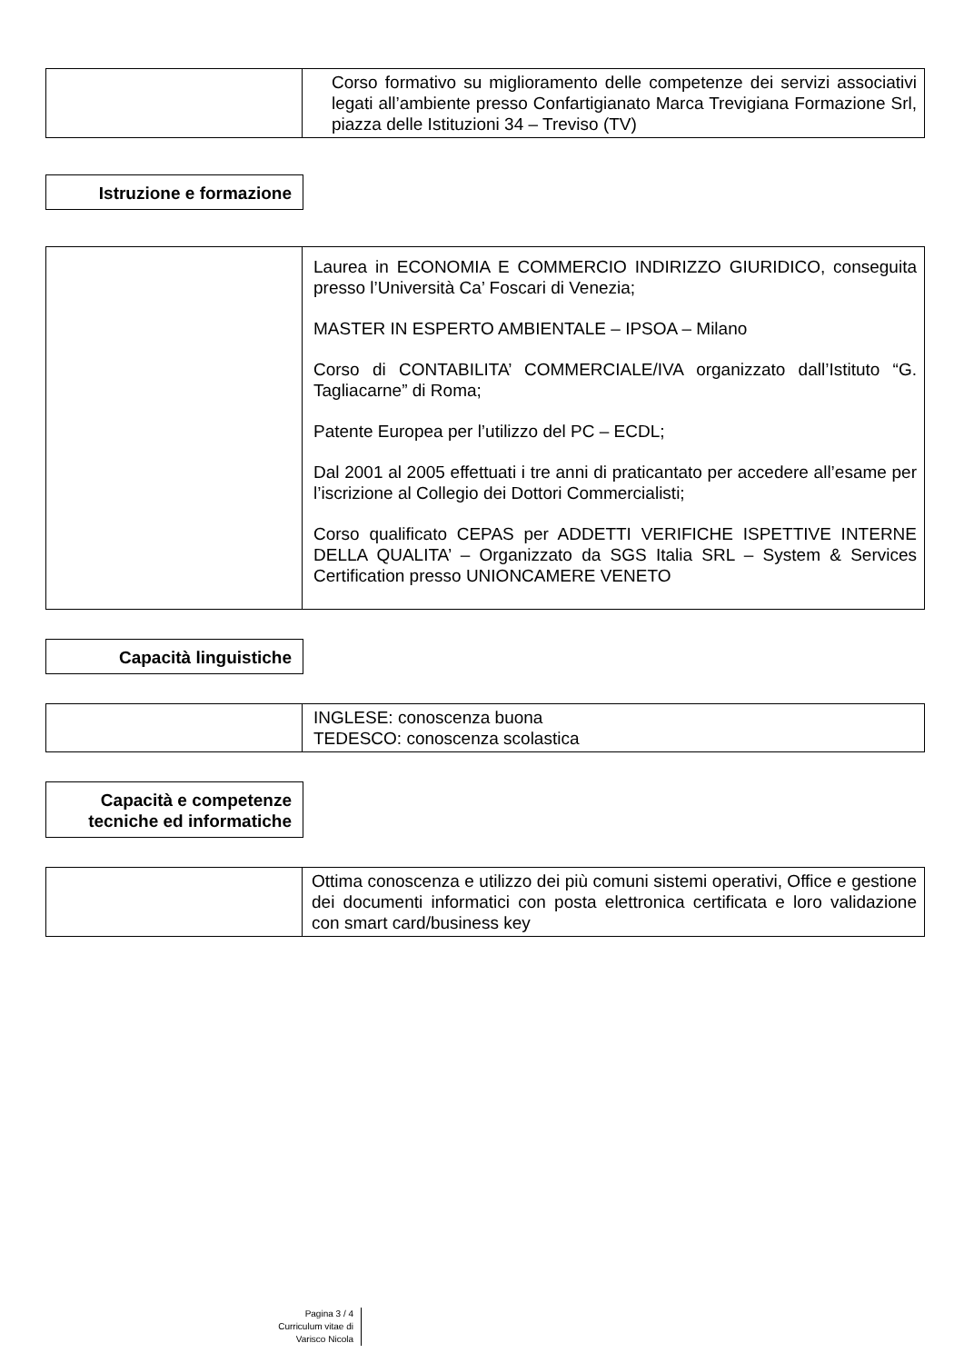| | Corso formativo su miglioramento delle competenze dei servizi associativi legati all’ambiente presso Confartigianato Marca Trevigiana Formazione Srl, piazza delle Istituzioni 34 – Treviso (TV) |
Istruzione e formazione
| | Laurea in ECONOMIA E COMMERCIO INDIRIZZO GIURIDICO, conseguita presso l’Università Ca’ Foscari di Venezia; MASTER IN ESPERTO AMBIENTALE – IPSOA – Milano Corso di CONTABILITA’ COMMERCIALE/IVA organizzato dall’Istituto “G. Tagliacarne” di Roma; Patente Europea per l’utilizzo del PC – ECDL; Dal 2001 al 2005 effettuati i tre anni di praticantato per accedere all’esame per l’iscrizione al Collegio dei Dottori Commercialisti; Corso qualificato CEPAS per ADDETTI VERIFICHE ISPETTIVE INTERNE DELLA QUALITA’ – Organizzato da SGS Italia SRL – System & Services Certification presso UNIONCAMERE VENETO |
Capacità linguistiche
| | INGLESE: conoscenza buona TEDESCO: conoscenza scolastica |
Capacità e competenze tecniche ed informatiche
| | Ottima conoscenza e utilizzo dei più comuni sistemi operativi, Office e gestione dei documenti informatici con posta elettronica certificata e loro validazione con smart card/business key |
Pagina 3 / 4
Curriculum vitae di
Varisco Nicola